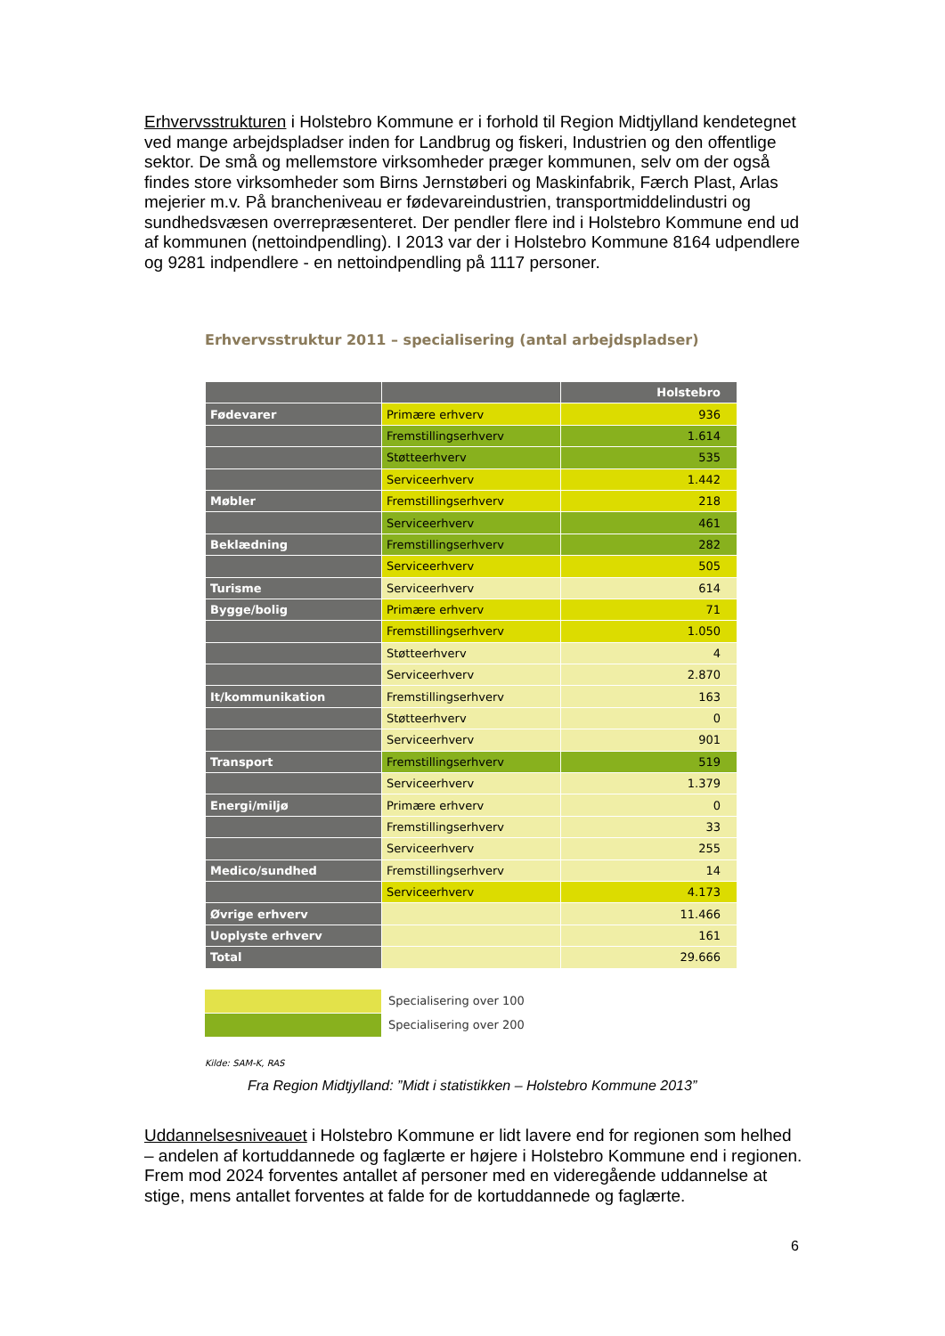Erhvervsstrukturen i Holstebro Kommune er i forhold til Region Midtjylland kendetegnet ved mange arbejdspladser inden for Landbrug og fiskeri, Industrien og den offentlige sektor. De små og mellemstore virksomheder præger kommunen, selv om der også findes store virksomheder som Birns Jernstøberi og Maskinfabrik, Færch Plast, Arlas mejerier m.v. På brancheniveau er fødevareindustrien, transportmiddelindustri og sundhedsvæsen overrepræsenteret. Der pendler flere ind i Holstebro Kommune end ud af kommunen (nettoindpendling). I 2013 var der i Holstebro Kommune 8164 udpendlere og 9281 indpendlere - en nettoindpendling på 1117 personer.
Erhvervsstruktur 2011 – specialisering (antal arbejdspladser)
| | | Holstebro |
| --- | --- | --- |
| Fødevarer | Primære erhverv | 936 |
| | Fremstillingserhverv | 1.614 |
| | Støtteerhverv | 535 |
| | Serviceerhverv | 1.442 |
| Møbler | Fremstillingserhverv | 218 |
| | Serviceerhverv | 461 |
| Beklædning | Fremstillingserhverv | 282 |
| | Serviceerhverv | 505 |
| Turisme | Serviceerhverv | 614 |
| Bygge/bolig | Primære erhverv | 71 |
| | Fremstillingserhverv | 1.050 |
| | Støtteerhverv | 4 |
| | Serviceerhverv | 2.870 |
| It/kommunikation | Fremstillingserhverv | 163 |
| | Støtteerhverv | 0 |
| | Serviceerhverv | 901 |
| Transport | Fremstillingserhverv | 519 |
| | Serviceerhverv | 1.379 |
| Energi/miljø | Primære erhverv | 0 |
| | Fremstillingserhverv | 33 |
| | Serviceerhverv | 255 |
| Medico/sundhed | Fremstillingserhverv | 14 |
| | Serviceerhverv | 4.173 |
| Øvrige erhverv | | 11.466 |
| Uoplyste erhverv | | 161 |
| Total | | 29.666 |
Specialisering over 100
Specialisering over 200
Kilde: SAM-K, RAS
Fra Region Midtjylland: ”Midt i statistikken – Holstebro Kommune 2013”
Uddannelsesniveauet i Holstebro Kommune er lidt lavere end for regionen som helhed – andelen af kortuddannede og faglærte er højere i Holstebro Kommune end i regionen. Frem mod 2024 forventes antallet af personer med en videregående uddannelse at stige, mens antallet forventes at falde for de kortuddannede og faglærte.
6